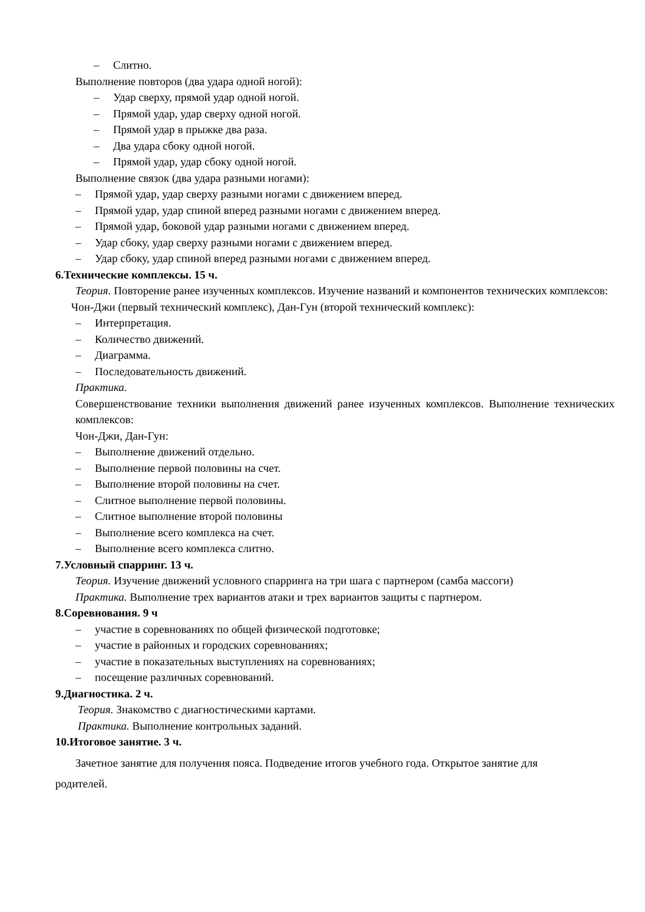– Слитно.
Выполнение повторов (два удара одной ногой):
– Удар сверху, прямой удар одной ногой.
– Прямой удар, удар сверху одной ногой.
– Прямой удар в прыжке два раза.
– Два удара сбоку одной ногой.
– Прямой удар, удар сбоку одной ногой.
Выполнение связок (два удара разными ногами):
– Прямой удар, удар сверху разными ногами с движением вперед.
– Прямой удар, удар спиной вперед разными ногами с движением вперед.
– Прямой удар, боковой удар разными ногами с движением вперед.
– Удар сбоку, удар сверху разными ногами с движением вперед.
– Удар сбоку, удар спиной вперед разными ногами с движением вперед.
6.Технические комплексы. 15 ч.
Теория. Повторение ранее изученных комплексов. Изучение названий и компонентов технических комплексов:
Чон-Джи (первый технический комплекс), Дан-Гун (второй технический комплекс):
– Интерпретация.
– Количество движений.
– Диаграмма.
– Последовательность движений.
Практика.
Совершенствование техники выполнения движений ранее изученных комплексов. Выполнение технических комплексов:
Чон-Джи, Дан-Гун:
– Выполнение движений отдельно.
– Выполнение первой половины на счет.
– Выполнение второй половины на счет.
– Слитное выполнение первой половины.
– Слитное выполнение второй половины
– Выполнение всего комплекса на счет.
– Выполнение всего комплекса слитно.
7.Условный спарринг. 13 ч.
Теория. Изучение движений условного спарринга на три шага с партнером (самба массоги)
Практика. Выполнение трех вариантов атаки и трех вариантов защиты с партнером.
8.Соревнования. 9 ч
– участие в соревнованиях по общей физической подготовке;
– участие в районных и городских соревнованиях;
– участие в показательных выступлениях на соревнованиях;
– посещение различных соревнований.
9.Диагностика. 2 ч.
Теория. Знакомство с диагностическими картами.
Практика. Выполнение контрольных заданий.
10.Итоговое занятие. 3 ч.
Зачетное занятие для получения пояса. Подведение итогов учебного года. Открытое занятие для родителей.